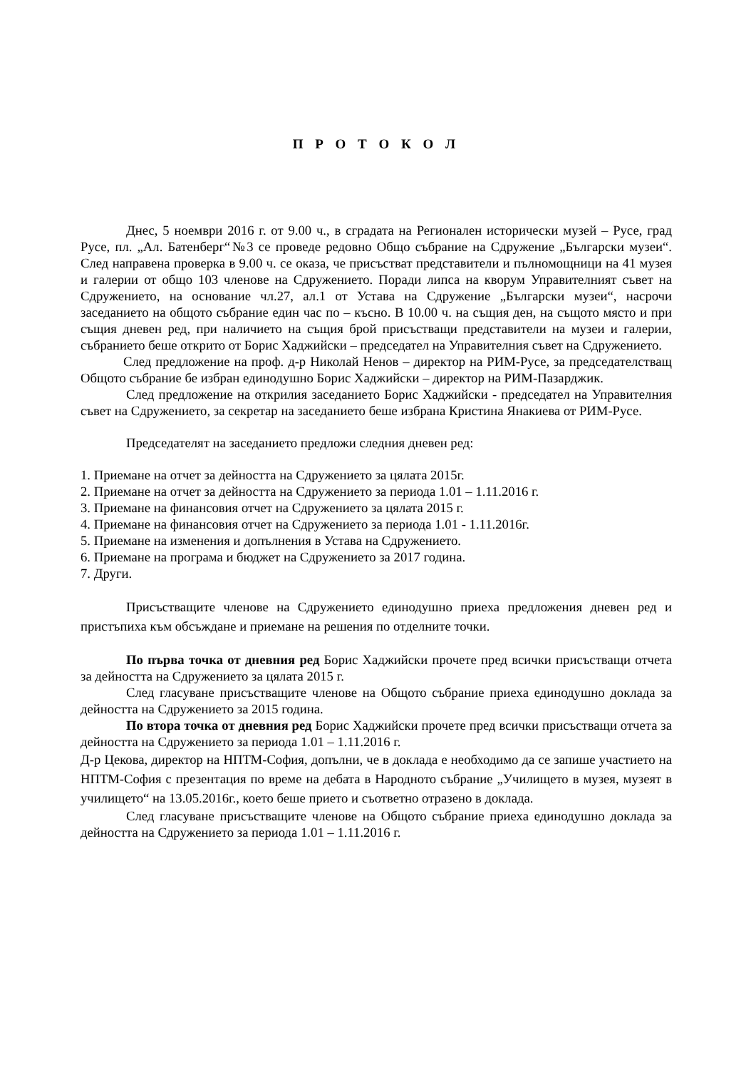П Р О Т О К О Л
Днес, 5 ноември 2016 г. от 9.00 ч., в сградата на Регионален исторически музей – Русе, град Русе, пл. „Ал. Батенберг“№3 се проведе редовно Общо събрание на Сдружение „Български музеи“. След направена проверка в 9.00 ч. се оказа, че присъстват представители и пълномощници на 41 музея и галерии от общо 103 членове на Сдружението. Поради липса на кворум Управителният съвет на Сдружението, на основание чл.27, ал.1 от Устава на Сдружение „Български музеи“, насрочи заседанието на общото събрание един час по – късно. В 10.00 ч. на същия ден, на същото място и при същия дневен ред, при наличието на същия брой присъстващи представители на музеи и галерии, събранието беше открито от Борис Хаджийски – председател на Управителния съвет на Сдружението.
След предложение на проф. д-р Николай Ненов – директор на РИМ-Русе, за председателстващ Общото събрание бе избран единодушно Борис Хаджийски – директор на РИМ-Пазарджик.
След предложение на открилия заседанието Борис Хаджийски - председател на Управителния съвет на Сдружението, за секретар на заседанието беше избрана Кристина Янакиева от РИМ-Русе.
Председателят на заседанието предложи следния дневен ред:
1. Приемане на отчет за дейността на Сдружението за цялата 2015г.
2. Приемане на отчет за дейността на Сдружението за периода 1.01 – 1.11.2016 г.
3. Приемане на финансовия отчет на Сдружението за цялата 2015 г.
4. Приемане на финансовия отчет на Сдружението за периода 1.01 - 1.11.2016г.
5. Приемане на изменения и допълнения в Устава на Сдружението.
6. Приемане на програма и бюджет на Сдружението за 2017 година.
7. Други.
Присъстващите членове на Сдружението единодушно приеха предложения дневен ред и пристъпиха към обсъждане и приемане на решения по отделните точки.
По първа точка от дневния ред Борис Хаджийски прочете пред всички присъстващи отчета за дейността на Сдружението за цялата 2015 г.
След гласуване присъстващите членове на Общото събрание приеха единодушно доклада за дейността на Сдружението за 2015 година.
По втора точка от дневния ред Борис Хаджийски прочете пред всички присъстващи отчета за дейността на Сдружението за периода 1.01 – 1.11.2016 г.
Д-р Цекова, директор на НПТМ-София, допълни, че в доклада е необходимо да се запише участието на НПТМ-София с презентация по време на дебата в Народното събрание „Училището в музея, музеят в училището“ на 13.05.2016г., което беше прието и съответно отразено в доклада.
След гласуване присъстващите членове на Общото събрание приеха единодушно доклада за дейността на Сдружението за периода 1.01 – 1.11.2016 г.